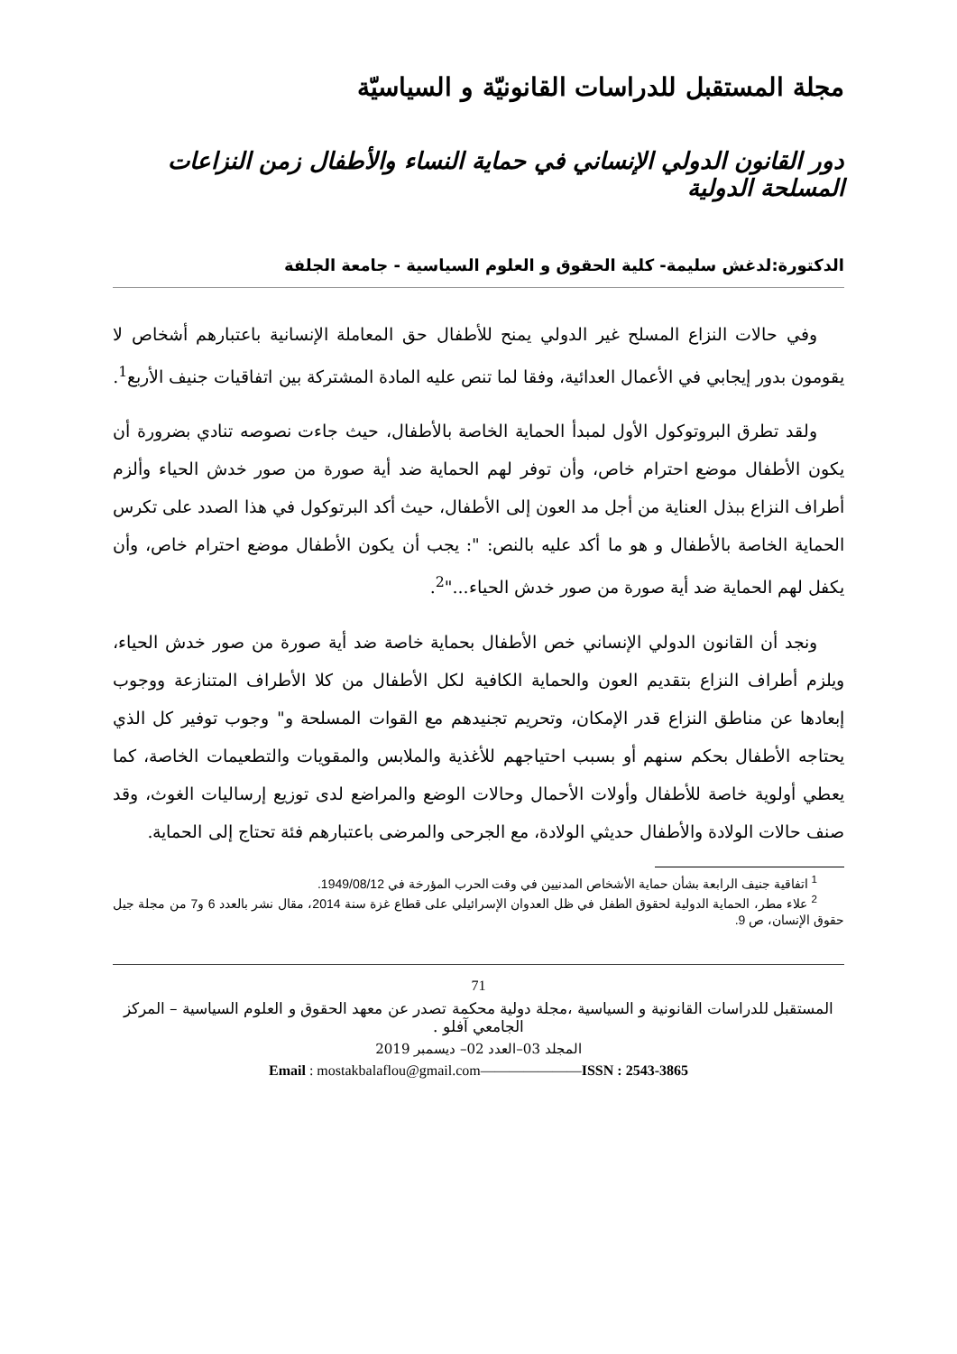مجلة المستقبل للدراسات القانونيّة و السياسيّة
دور القانون الدولي الإنساني في حماية النساء والأطفال زمن النزاعات المسلحة الدولية
الدكتورة:لدغش سليمة- كلية الحقوق و العلوم السياسية - جامعة الجلفة
وفي حالات النزاع المسلح غير الدولي يمنح للأطفال حق المعاملة الإنسانية باعتبارهم أشخاص لا يقومون بدور إيجابي في الأعمال العدائية، وفقا لما تنص عليه المادة المشتركة بين اتفاقيات جنيف الأربع<sup>1</sup>.
ولقد تطرق البروتوكول الأول لمبدأ الحماية الخاصة بالأطفال، حيث جاءت نصوصه تنادي بضرورة أن يكون الأطفال موضع احترام خاص، وأن توفر لهم الحماية ضد أية صورة من صور خدش الحياء وألزم أطراف النزاع ببذل العناية من أجل مد العون إلى الأطفال، حيث أكد البرتوكول في هذا الصدد على تكرس الحماية الخاصة بالأطفال و هو ما أكد عليه بالنص: ": يجب أن يكون الأطفال موضع احترام خاص، وأن يكفل لهم الحماية ضد أية صورة من صور خدش الحياء..."<sup>2</sup>.
ونجد أن القانون الدولي الإنساني خص الأطفال بحماية خاصة ضد أية صورة من صور خدش الحياء، ويلزم أطراف النزاع بتقديم العون والحماية الكافية لكل الأطفال من كلا الأطراف المتنازعة ووجوب إبعادها عن مناطق النزاع قدر الإمكان، وتحريم تجنيدهم مع القوات المسلحة و" وجوب توفير كل الذي يحتاجه الأطفال بحكم سنهم أو بسبب احتياجهم للأغذية والملابس والمقويات والتطعيمات الخاصة، كما يعطي أولوية خاصة للأطفال وأولات الأحمال وحالات الوضع والمراضع لدى توزيع إرساليات الغوث، وقد صنف حالات الولادة والأطفال حديثي الولادة، مع الجرحى والمرضى باعتبارهم فئة تحتاج إلى الحماية.
<sup>1</sup> اتفاقية جنيف الرابعة بشأن حماية الأشخاص المدنيين في وقت الحرب المؤرخة في 1949/08/12.
<sup>2</sup> علاء مطر، الحماية الدولية لحقوق الطفل في ظل العدوان الإسرائيلي على قطاع غزة سنة 2014، مقال نشر بالعدد 6 و7 من مجلة جيل حقوق الإنسان، ص 9.
71
المستقبل للدراسات القانونية و السياسية ،مجلة دولية محكمة تصدر عن معهد الحقوق و العلوم السياسية – المركز الجامعي آفلو .
المجلد 03–العدد 02– ديسمبر 2019
Email : mostakbalaflou@gmail.com———————ISSN : 2543-3865